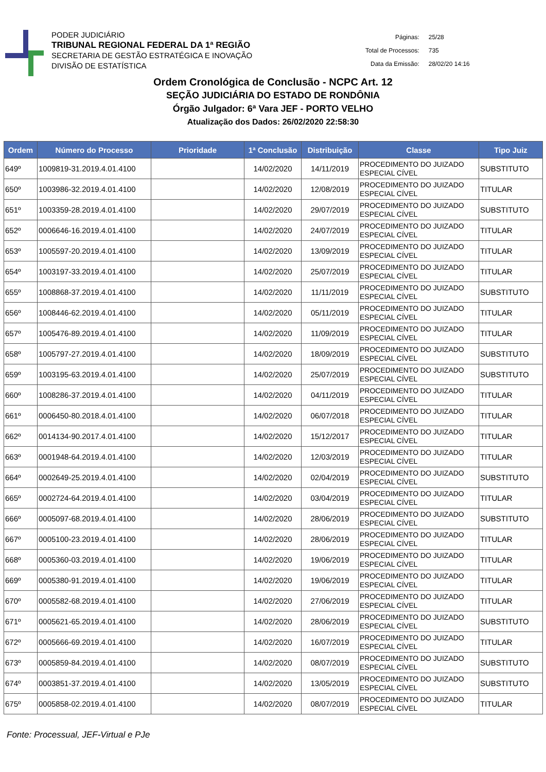PODER JUDICIÁRIO
TRIBUNAL REGIONAL FEDERAL DA 1ª REGIÃO
SECRETARIA DE GESTÃO ESTRATÉGICA E INOVAÇÃO
DIVISÃO DE ESTATÍSTICA
| Páginas: | 25/28 |
| Total de Processos: | 735 |
| Data da Emissão: | 28/02/20 14:16 |
Ordem Cronológica de Conclusão - NCPC Art. 12
SEÇÃO JUDICIÁRIA DO ESTADO DE RONDÔNIA
Órgão Julgador: 6ª Vara JEF - PORTO VELHO
Atualização dos Dados: 26/02/2020 22:58:30
| Ordem | Número do Processo | Prioridade | 1ª Conclusão | Distribuição | Classe | Tipo Juiz |
| --- | --- | --- | --- | --- | --- | --- |
| 649º | 1009819-31.2019.4.01.4100 | | 14/02/2020 | 14/11/2019 | PROCEDIMENTO DO JUIZADO ESPECIAL CÍVEL | SUBSTITUTO |
| 650º | 1003986-32.2019.4.01.4100 | | 14/02/2020 | 12/08/2019 | PROCEDIMENTO DO JUIZADO ESPECIAL CÍVEL | TITULAR |
| 651º | 1003359-28.2019.4.01.4100 | | 14/02/2020 | 29/07/2019 | PROCEDIMENTO DO JUIZADO ESPECIAL CÍVEL | SUBSTITUTO |
| 652º | 0006646-16.2019.4.01.4100 | | 14/02/2020 | 24/07/2019 | PROCEDIMENTO DO JUIZADO ESPECIAL CÍVEL | TITULAR |
| 653º | 1005597-20.2019.4.01.4100 | | 14/02/2020 | 13/09/2019 | PROCEDIMENTO DO JUIZADO ESPECIAL CÍVEL | TITULAR |
| 654º | 1003197-33.2019.4.01.4100 | | 14/02/2020 | 25/07/2019 | PROCEDIMENTO DO JUIZADO ESPECIAL CÍVEL | TITULAR |
| 655º | 1008868-37.2019.4.01.4100 | | 14/02/2020 | 11/11/2019 | PROCEDIMENTO DO JUIZADO ESPECIAL CÍVEL | SUBSTITUTO |
| 656º | 1008446-62.2019.4.01.4100 | | 14/02/2020 | 05/11/2019 | PROCEDIMENTO DO JUIZADO ESPECIAL CÍVEL | TITULAR |
| 657º | 1005476-89.2019.4.01.4100 | | 14/02/2020 | 11/09/2019 | PROCEDIMENTO DO JUIZADO ESPECIAL CÍVEL | TITULAR |
| 658º | 1005797-27.2019.4.01.4100 | | 14/02/2020 | 18/09/2019 | PROCEDIMENTO DO JUIZADO ESPECIAL CÍVEL | SUBSTITUTO |
| 659º | 1003195-63.2019.4.01.4100 | | 14/02/2020 | 25/07/2019 | PROCEDIMENTO DO JUIZADO ESPECIAL CÍVEL | SUBSTITUTO |
| 660º | 1008286-37.2019.4.01.4100 | | 14/02/2020 | 04/11/2019 | PROCEDIMENTO DO JUIZADO ESPECIAL CÍVEL | TITULAR |
| 661º | 0006450-80.2018.4.01.4100 | | 14/02/2020 | 06/07/2018 | PROCEDIMENTO DO JUIZADO ESPECIAL CÍVEL | TITULAR |
| 662º | 0014134-90.2017.4.01.4100 | | 14/02/2020 | 15/12/2017 | PROCEDIMENTO DO JUIZADO ESPECIAL CÍVEL | TITULAR |
| 663º | 0001948-64.2019.4.01.4100 | | 14/02/2020 | 12/03/2019 | PROCEDIMENTO DO JUIZADO ESPECIAL CÍVEL | TITULAR |
| 664º | 0002649-25.2019.4.01.4100 | | 14/02/2020 | 02/04/2019 | PROCEDIMENTO DO JUIZADO ESPECIAL CÍVEL | SUBSTITUTO |
| 665º | 0002724-64.2019.4.01.4100 | | 14/02/2020 | 03/04/2019 | PROCEDIMENTO DO JUIZADO ESPECIAL CÍVEL | TITULAR |
| 666º | 0005097-68.2019.4.01.4100 | | 14/02/2020 | 28/06/2019 | PROCEDIMENTO DO JUIZADO ESPECIAL CÍVEL | SUBSTITUTO |
| 667º | 0005100-23.2019.4.01.4100 | | 14/02/2020 | 28/06/2019 | PROCEDIMENTO DO JUIZADO ESPECIAL CÍVEL | TITULAR |
| 668º | 0005360-03.2019.4.01.4100 | | 14/02/2020 | 19/06/2019 | PROCEDIMENTO DO JUIZADO ESPECIAL CÍVEL | TITULAR |
| 669º | 0005380-91.2019.4.01.4100 | | 14/02/2020 | 19/06/2019 | PROCEDIMENTO DO JUIZADO ESPECIAL CÍVEL | TITULAR |
| 670º | 0005582-68.2019.4.01.4100 | | 14/02/2020 | 27/06/2019 | PROCEDIMENTO DO JUIZADO ESPECIAL CÍVEL | TITULAR |
| 671º | 0005621-65.2019.4.01.4100 | | 14/02/2020 | 28/06/2019 | PROCEDIMENTO DO JUIZADO ESPECIAL CÍVEL | SUBSTITUTO |
| 672º | 0005666-69.2019.4.01.4100 | | 14/02/2020 | 16/07/2019 | PROCEDIMENTO DO JUIZADO ESPECIAL CÍVEL | TITULAR |
| 673º | 0005859-84.2019.4.01.4100 | | 14/02/2020 | 08/07/2019 | PROCEDIMENTO DO JUIZADO ESPECIAL CÍVEL | SUBSTITUTO |
| 674º | 0003851-37.2019.4.01.4100 | | 14/02/2020 | 13/05/2019 | PROCEDIMENTO DO JUIZADO ESPECIAL CÍVEL | SUBSTITUTO |
| 675º | 0005858-02.2019.4.01.4100 | | 14/02/2020 | 08/07/2019 | PROCEDIMENTO DO JUIZADO ESPECIAL CÍVEL | TITULAR |
Fonte: Processual, JEF-Virtual e PJe